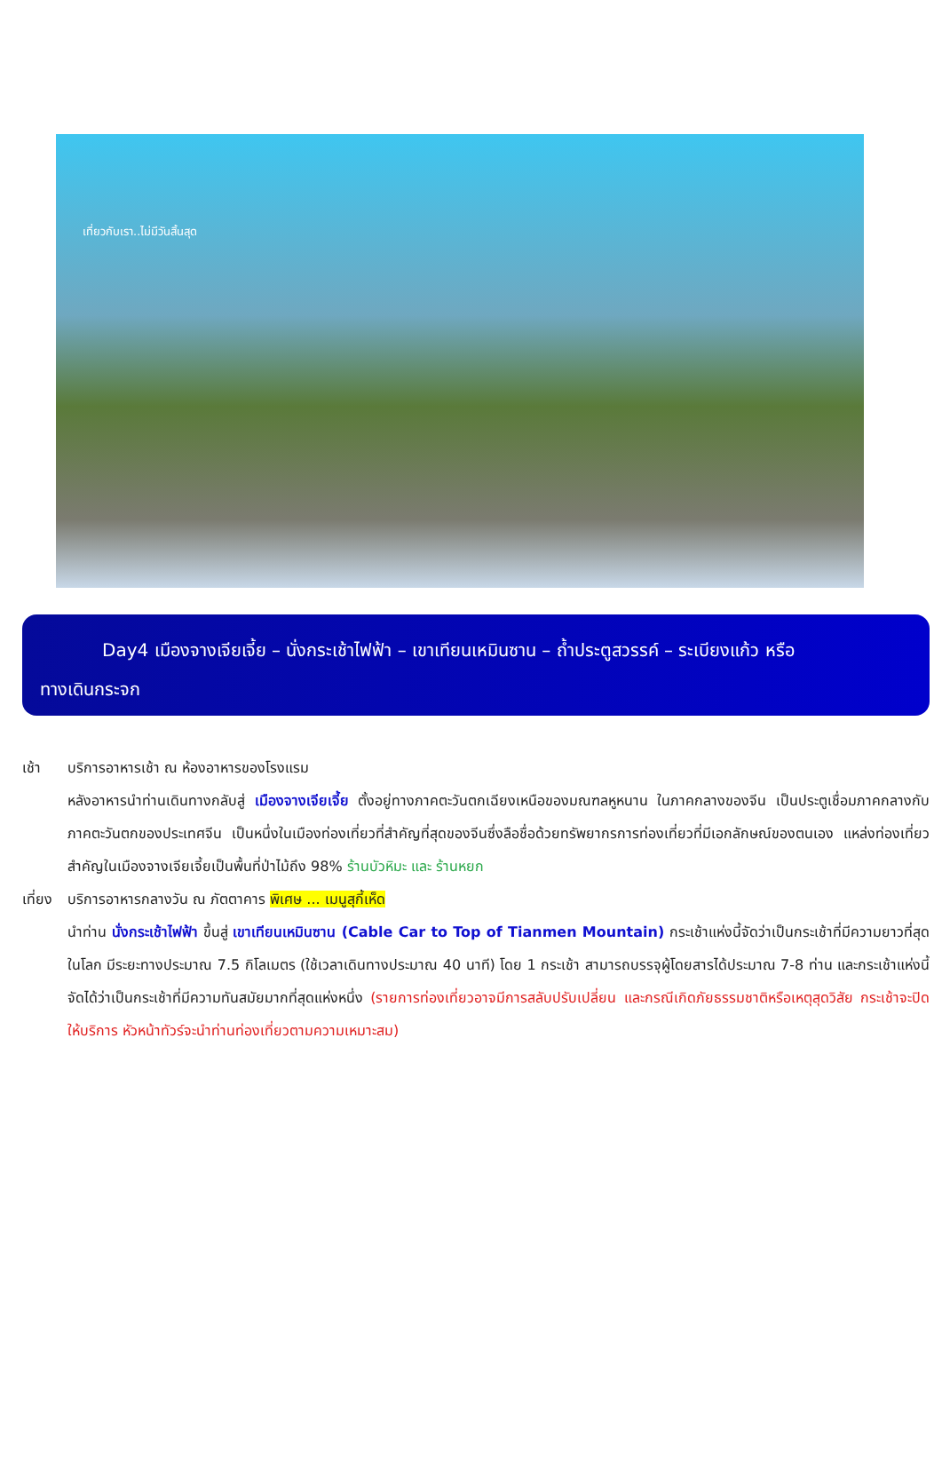เที่ยวกับเรา..ไม่มีวันสิ้นสุด
Day4 เมืองจางเจียเจี้ย – นั่งกระเช้าไฟฟ้า – เขาเทียนเหมินซาน – ถ้ำประตูสวรรค์ – ระเบียงแก้ว หรือ
ทางเดินกระจก
เช้า บริการอาหารเช้า ณ ห้องอาหารของโรงแรม
หลังอาหารนำท่านเดินทางกลับสู่ เมืองจางเจียเจี้ย ตั้งอยู่ทางภาคตะวันตกเฉียงเหนือของมณฑลหูหนาน ในภาคกลางของจีน เป็นประตูเชื่อมภาคกลางกับภาคตะวันตกของประเทศจีน เป็นหนึ่งในเมืองท่องเที่ยวที่สำคัญที่สุดของจีนซึ่งลือชื่อด้วยทรัพยากรการท่องเที่ยวที่มีเอกลักษณ์ของตนเอง แหล่งท่องเที่ยวสำคัญในเมืองจางเจียเจี้ยเป็นพื้นที่ป่าไม้ถึง 98% ร้านบัวหิมะ และ ร้านหยก
เที่ยง
บริการอาหารกลางวัน ณ ภัตตาคาร พิเศษ ... เมนูสุกี้เห็ด
นำท่าน นั่งกระเช้าไฟฟ้า ขึ้นสู่ เขาเทียนเหมินซาน (Cable Car to Top of Tianmen Mountain) กระเช้าแห่งนี้จัดว่าเป็นกระเช้าที่มีความยาวที่สุดในโลก มีระยะทางประมาณ 7.5 กิโลเมตร (ใช้เวลาเดินทางประมาณ 40 นาที) โดย 1 กระเช้า สามารถบรรจุผู้โดยสารได้ประมาณ 7-8 ท่าน และกระเช้าแห่งนี้จัดได้ว่าเป็นกระเช้าที่มีความทันสมัยมากที่สุดแห่งหนึ่ง (รายการท่องเที่ยวอาจมีการสลับปรับเปลี่ยน และกรณีเกิดภัยธรรมชาติหรือเหตุสุดวิสัย กระเช้าจะปิดให้บริการ หัวหน้าทัวร์จะนำท่านท่องเที่ยวตามความเหมาะสม)